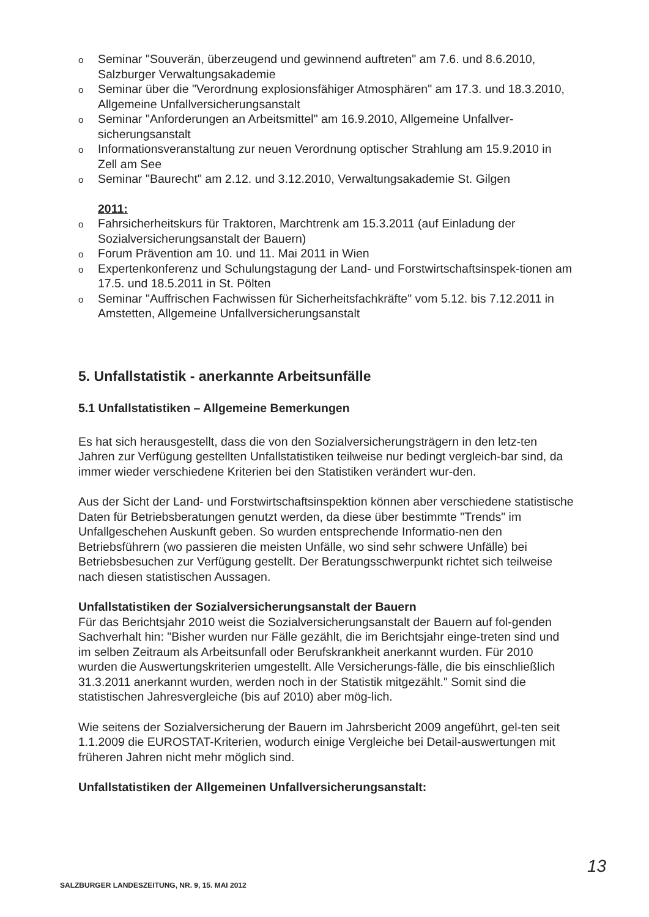o Seminar "Souverän, überzeugend und gewinnend auftreten" am 7.6. und 8.6.2010, Salzburger Verwaltungsakademie
o Seminar über die "Verordnung explosionsfähiger Atmosphären" am 17.3. und 18.3.2010, Allgemeine Unfallversicherungsanstalt
o Seminar "Anforderungen an Arbeitsmittel" am 16.9.2010, Allgemeine Unfallver-sicherungsanstalt
o Informationsveranstaltung zur neuen Verordnung optischer Strahlung am 15.9.2010 in Zell am See
o Seminar "Baurecht" am 2.12. und 3.12.2010, Verwaltungsakademie St. Gilgen
2011:
o Fahrsicherheitskurs für Traktoren, Marchtrenk am 15.3.2011 (auf Einladung der Sozialversicherungsanstalt der Bauern)
o Forum Prävention am 10. und 11. Mai 2011 in Wien
o Expertenkonferenz und Schulungstagung der Land- und Forstwirtschaftsinspek-tionen am 17.5. und 18.5.2011 in St. Pölten
o Seminar "Auffrischen Fachwissen für Sicherheitsfachkräfte" vom 5.12. bis 7.12.2011 in Amstetten, Allgemeine Unfallversicherungsanstalt
5. Unfallstatistik - anerkannte Arbeitsunfälle
5.1 Unfallstatistiken – Allgemeine Bemerkungen
Es hat sich herausgestellt, dass die von den Sozialversicherungsträgern in den letz-ten Jahren zur Verfügung gestellten Unfallstatistiken teilweise nur bedingt vergleich-bar sind, da immer wieder verschiedene Kriterien bei den Statistiken verändert wur-den.
Aus der Sicht der Land- und Forstwirtschaftsinspektion können aber verschiedene statistische Daten für Betriebsberatungen genutzt werden, da diese über bestimmte "Trends" im Unfallgeschehen Auskunft geben. So wurden entsprechende Informatio-nen den Betriebsführern (wo passieren die meisten Unfälle, wo sind sehr schwere Unfälle) bei Betriebsbesuchen zur Verfügung gestellt. Der Beratungsschwerpunkt richtet sich teilweise nach diesen statistischen Aussagen.
Unfallstatistiken der Sozialversicherungsanstalt der Bauern
Für das Berichtsjahr 2010 weist die Sozialversicherungsanstalt der Bauern auf fol-genden Sachverhalt hin: "Bisher wurden nur Fälle gezählt, die im Berichtsjahr einge-treten sind und im selben Zeitraum als Arbeitsunfall oder Berufskrankheit anerkannt wurden. Für 2010 wurden die Auswertungskriterien umgestellt. Alle Versicherungs-fälle, die bis einschließlich 31.3.2011 anerkannt wurden, werden noch in der Statistik mitgezählt." Somit sind die statistischen Jahresvergleiche (bis auf 2010) aber mög-lich.
Wie seitens der Sozialversicherung der Bauern im Jahrsbericht 2009 angeführt, gel-ten seit 1.1.2009 die EUROSTAT-Kriterien, wodurch einige Vergleiche bei Detail-auswertungen mit früheren Jahren nicht mehr möglich sind.
Unfallstatistiken der Allgemeinen Unfallversicherungsanstalt:
SALZBURGER LANDESZEITUNG, NR. 9, 15. MAI 2012
13